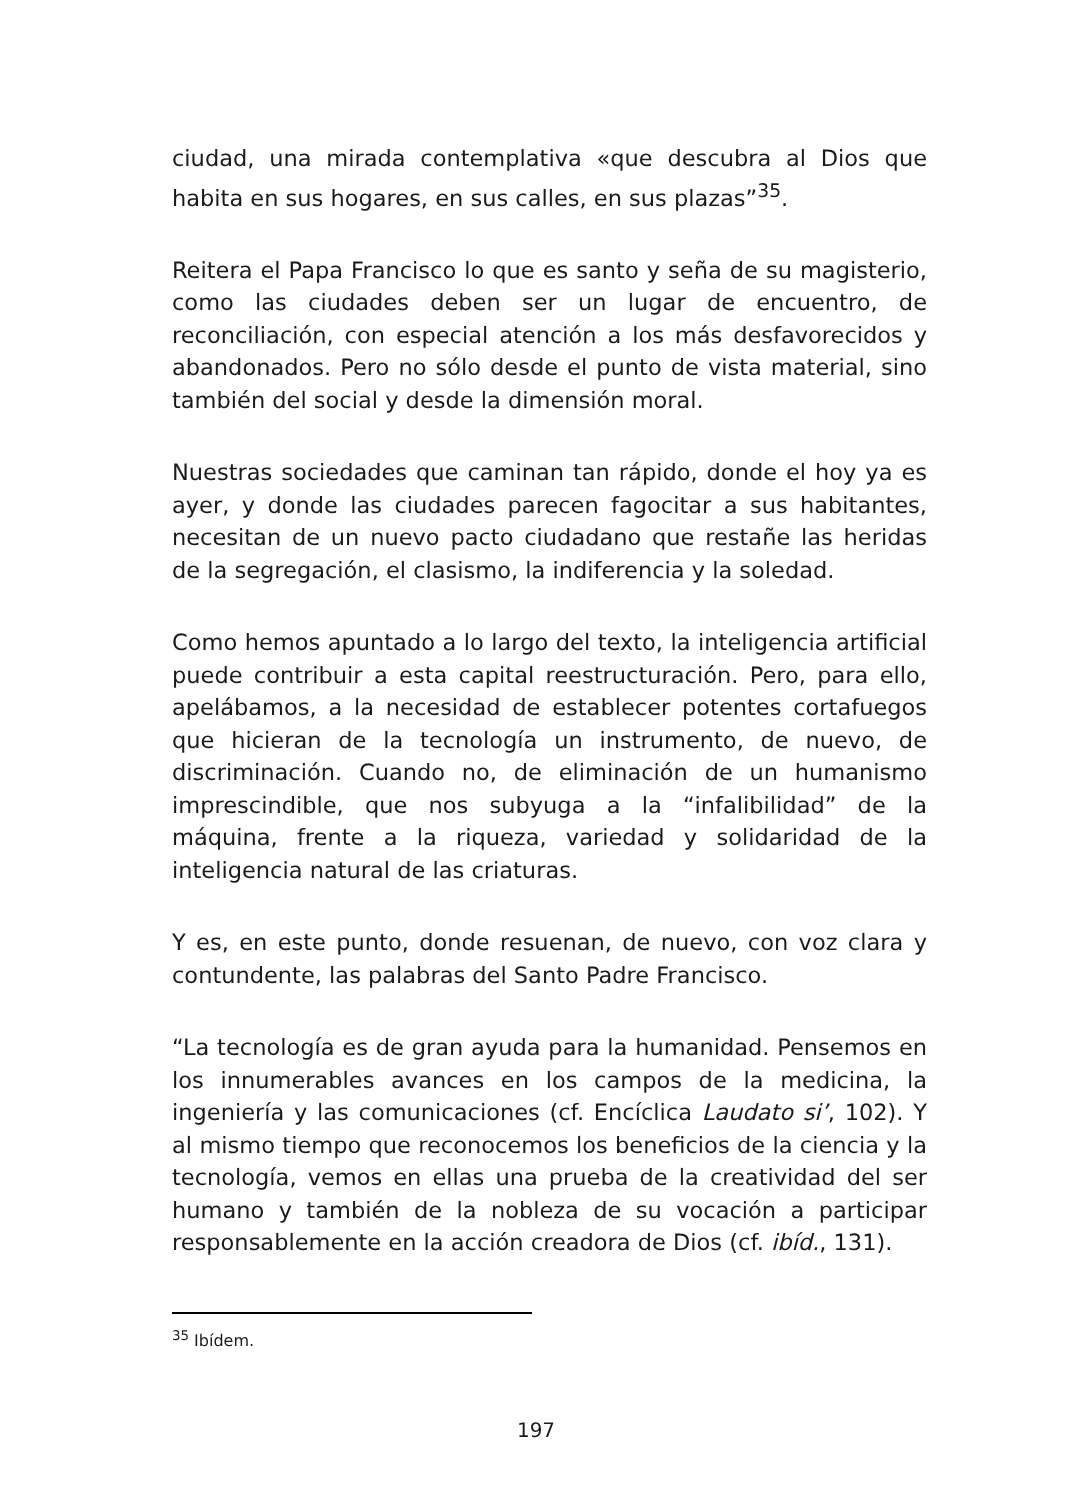ciudad, una mirada contemplativa «que descubra al Dios que habita en sus hogares, en sus calles, en sus plazas”<sup>35</sup>.
Reitera el Papa Francisco lo que es santo y seña de su magisterio, como las ciudades deben ser un lugar de encuentro, de reconciliación, con especial atención a los más desfavorecidos y abandonados. Pero no sólo desde el punto de vista material, sino también del social y desde la dimensión moral.
Nuestras sociedades que caminan tan rápido, donde el hoy ya es ayer, y donde las ciudades parecen fagocitar a sus habitantes, necesitan de un nuevo pacto ciudadano que restañe las heridas de la segregación, el clasismo, la indiferencia y la soledad.
Como hemos apuntado a lo largo del texto, la inteligencia artificial puede contribuir a esta capital reestructuración. Pero, para ello, apelábamos, a la necesidad de establecer potentes cortafuegos que hicieran de la tecnología un instrumento, de nuevo, de discriminación. Cuando no, de eliminación de un humanismo imprescindible, que nos subyuga a la “infalibilidad” de la máquina, frente a la riqueza, variedad y solidaridad de la inteligencia natural de las criaturas.
Y es, en este punto, donde resuenan, de nuevo, con voz clara y contundente, las palabras del Santo Padre Francisco.
“La tecnología es de gran ayuda para la humanidad. Pensemos en los innumerables avances en los campos de la medicina, la ingeniería y las comunicaciones (cf. Encíclica Laudato si’, 102). Y al mismo tiempo que reconocemos los beneficios de la ciencia y la tecnología, vemos en ellas una prueba de la creatividad del ser humano y también de la nobleza de su vocación a participar responsablemente en la acción creadora de Dios (cf. ibíd., 131).
<sup>35</sup> Ibídem.
197